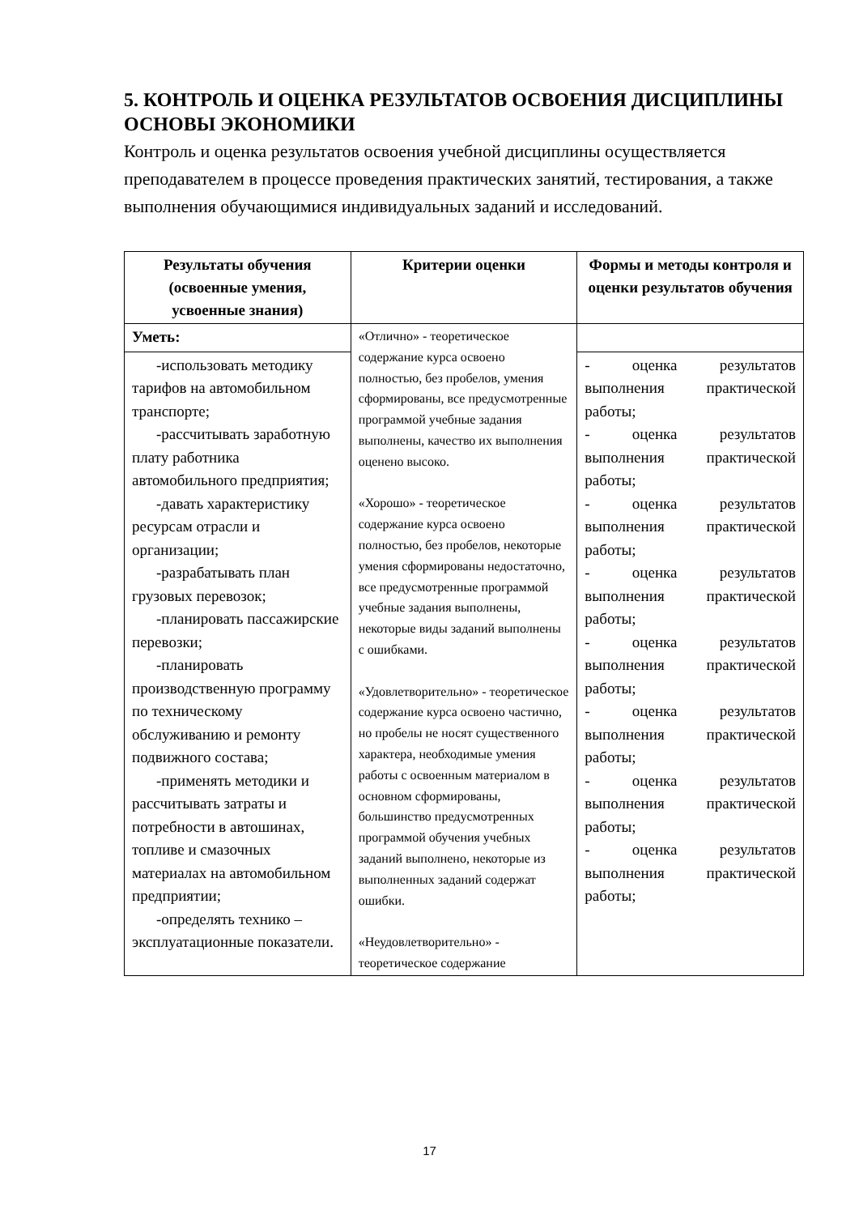5. КОНТРОЛЬ И ОЦЕНКА РЕЗУЛЬТАТОВ ОСВОЕНИЯ ДИСЦИПЛИНЫ ОСНОВЫ ЭКОНОМИКИ
Контроль и оценка результатов освоения учебной дисциплины осуществляется преподавателем в процессе проведения практических занятий, тестирования, а также выполнения обучающимися индивидуальных заданий и исследований.
| Результаты обучения (освоенные умения, усвоенные знания) | Критерии оценки | Формы и методы контроля и оценки результатов обучения |
| --- | --- | --- |
| Уметь: | «Отлично» - теоретическое содержание курса освоено полностью, без пробелов, умения сформированы, все предусмотренные программой учебные задания выполнены, качество их выполнения оценено высоко. «Хорошо» - теоретическое содержание курса освоено полностью, без пробелов, некоторые умения сформированы недостаточно, все предусмотренные программой учебные задания выполнены, некоторые виды заданий выполнены с ошибками. «Удовлетворительно» - теоретическое содержание курса освоено частично, но пробелы не носят существенного характера, необходимые умения работы с освоенным материалом в основном сформированы, большинство предусмотренных программой обучения учебных заданий выполнено, некоторые из выполненных заданий содержат ошибки. «Неудовлетворительно» - теоретическое содержание | |
| -использовать методику тарифов на автомобильном транспорте; -рассчитывать заработную плату работника автомобильного предприятия; -давать характеристику ресурсам отрасли и организации; -разрабатывать план грузовых перевозок; -планировать пассажирские перевозки; -планировать производственную программу по техническому обслуживанию и ремонту подвижного состава; -применять методики и рассчитывать затраты и потребности в автошинах, топливе и смазочных материалах на автомобильном предприятии; -определять технико – эксплуатационные показатели. | | - оценка результатов выполнения практической работы; - оценка результатов выполнения практической работы; - оценка результатов выполнения практической работы; - оценка результатов выполнения практической работы; - оценка результатов выполнения практической работы; - оценка результатов выполнения практической работы; - оценка результатов выполнения практической работы; - оценка результатов выполнения практической работы; |
17